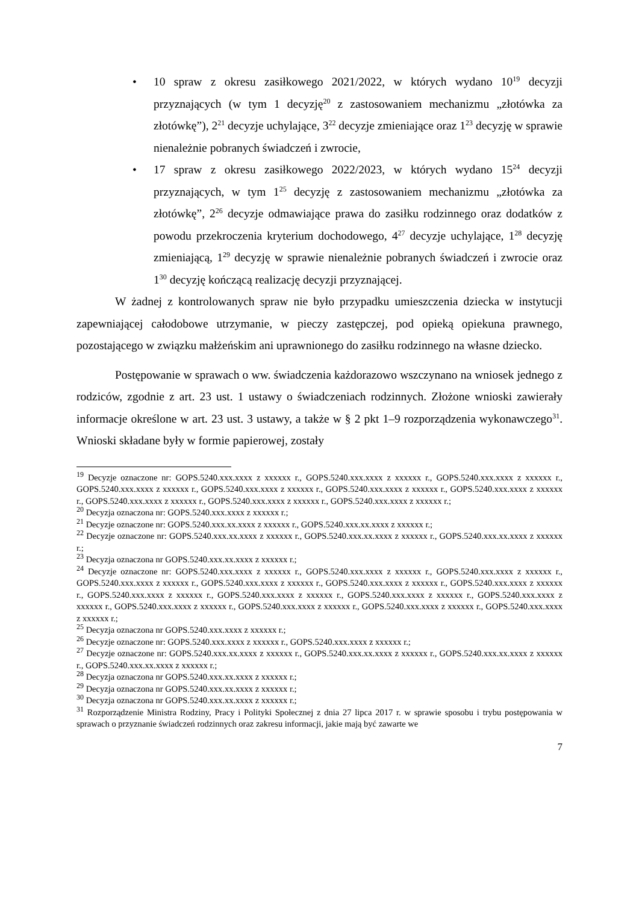• 10 spraw z okresu zasiłkowego 2021/2022, w których wydano 10<sup>19</sup> decyzji przyznających (w tym 1 decyzję<sup>20</sup> z zastosowaniem mechanizmu „złotówka za złotówkę”), 2<sup>21</sup> decyzje uchylające, 3<sup>22</sup> decyzje zmieniające oraz 1<sup>23</sup> decyzję w sprawie nienależnie pobranych świadczeń i zwrocie,
• 17 spraw z okresu zasiłkowego 2022/2023, w których wydano 15<sup>24</sup> decyzji przyznających, w tym 1<sup>25</sup> decyzję z zastosowaniem mechanizmu „złotówka za złotówkę”, 2<sup>26</sup> decyzje odmawiające prawa do zasiłku rodzinnego oraz dodatków z powodu przekroczenia kryterium dochodowego, 4<sup>27</sup> decyzje uchylające, 1<sup>28</sup> decyzję zmieniającą, 1<sup>29</sup> decyzję w sprawie nienależnie pobranych świadczeń i zwrocie oraz 1<sup>30</sup> decyzję kończącą realizację decyzji przyznającej.
W żadnej z kontrolowanych spraw nie było przypadku umieszczenia dziecka w instytucji zapewniającej całodobowe utrzymanie, w pieczy zastępczej, pod opieką opiekuna prawnego, pozostającego w związku małżeńskim ani uprawnionego do zasiłku rodzinnego na własne dziecko.
Postępowanie w sprawach o ww. świadczenia każdorazowo wszczynano na wniosek jednego z rodziców, zgodnie z art. 23 ust. 1 ustawy o świadczeniach rodzinnych. Złożone wnioski zawierały informacje określone w art. 23 ust. 3 ustawy, a także w § 2 pkt 1–9 rozporządzenia wykonawczego<sup>31</sup>. Wnioski składane były w formie papierowej, zostały
<sup>19</sup> Decyzje oznaczone nr: GOPS.5240.xxx.xxxx z xxxxxx r., GOPS.5240.xxx.xxxx z xxxxxx r., GOPS.5240.xxx.xxxx z xxxxxx r., GOPS.5240.xxx.xxxx z xxxxxx r., GOPS.5240.xxx.xxxx z xxxxxx r., GOPS.5240.xxx.xxxx z xxxxxx r., GOPS.5240.xxx.xxxx z xxxxxx r., GOPS.5240.xxx.xxxx z xxxxxx r., GOPS.5240.xxx.xxxx z xxxxxx r., GOPS.5240.xxx.xxxx z xxxxxx r.;
<sup>20</sup> Decyzja oznaczona nr: GOPS.5240.xxx.xxxx z xxxxxx r.;
<sup>21</sup> Decyzje oznaczone nr: GOPS.5240.xxx.xx.xxxx z xxxxxx r., GOPS.5240.xxx.xx.xxxx z xxxxxx r.;
<sup>22</sup> Decyzje oznaczone nr: GOPS.5240.xxx.xx.xxxx z xxxxxx r., GOPS.5240.xxx.xx.xxxx z xxxxxx r., GOPS.5240.xxx.xx.xxxx z xxxxxx r.;
<sup>23</sup> Decyzja oznaczona nr GOPS.5240.xxx.xx.xxxx z xxxxxx r.;
<sup>24</sup> Decyzje oznaczone nr: GOPS.5240.xxx.xxxx z xxxxxx r., GOPS.5240.xxx.xxxx z xxxxxx r., GOPS.5240.xxx.xxxx z xxxxxx r., GOPS.5240.xxx.xxxx z xxxxxx r., GOPS.5240.xxx.xxxx z xxxxxx r., GOPS.5240.xxx.xxxx z xxxxxx r., GOPS.5240.xxx.xxxx z xxxxxx r., GOPS.5240.xxx.xxxx z xxxxxx r., GOPS.5240.xxx.xxxx z xxxxxx r., GOPS.5240.xxx.xxxx z xxxxxx r., GOPS.5240.xxx.xxxx z xxxxxx r., GOPS.5240.xxx.xxxx z xxxxxx r., GOPS.5240.xxx.xxxx z xxxxxx r., GOPS.5240.xxx.xxxx z xxxxxx r., GOPS.5240.xxx.xxxx z xxxxxx r.;
<sup>25</sup> Decyzja oznaczona nr GOPS.5240.xxx.xxxx z xxxxxx r.;
<sup>26</sup> Decyzje oznaczone nr: GOPS.5240.xxx.xxxx z xxxxxx r., GOPS.5240.xxx.xxxx z xxxxxx r.;
<sup>27</sup> Decyzje oznaczone nr: GOPS.5240.xxx.xx.xxxx z xxxxxx r., GOPS.5240.xxx.xx.xxxx z xxxxxx r., GOPS.5240.xxx.xx.xxxx z xxxxxx r., GOPS.5240.xxx.xx.xxxx z xxxxxx r.;
<sup>28</sup> Decyzja oznaczona nr GOPS.5240.xxx.xx.xxxx z xxxxxx r.;
<sup>29</sup> Decyzja oznaczona nr GOPS.5240.xxx.xx.xxxx z xxxxxx r.;
<sup>30</sup> Decyzja oznaczona nr GOPS.5240.xxx.xx.xxxx z xxxxxx r.;
<sup>31</sup> Rozporządzenie Ministra Rodziny, Pracy i Polityki Społecznej z dnia 27 lipca 2017 r. w sprawie sposobu i trybu postępowania w sprawach o przyznanie świadczeń rodzinnych oraz zakresu informacji, jakie mają być zawarte we
7